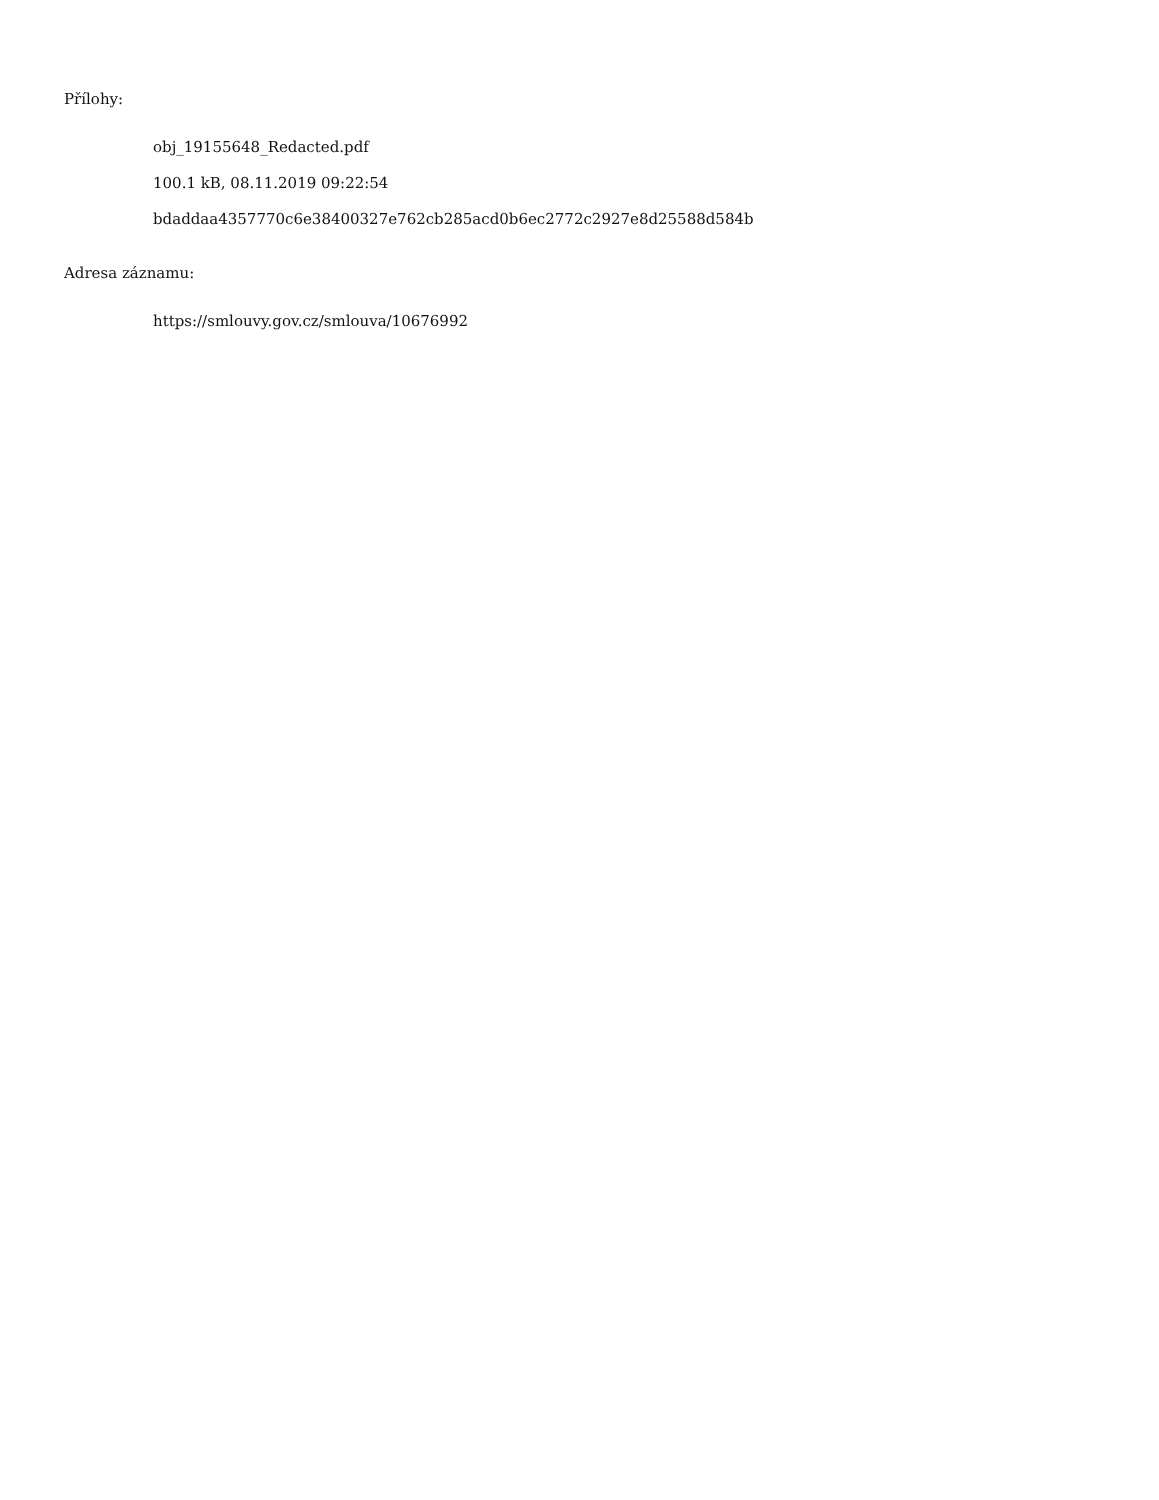Přílohy:
obj_19155648_Redacted.pdf
100.1 kB, 08.11.2019 09:22:54
bdaddaa4357770c6e38400327e762cb285acd0b6ec2772c2927e8d25588d584b
Adresa záznamu:
https://smlouvy.gov.cz/smlouva/10676992